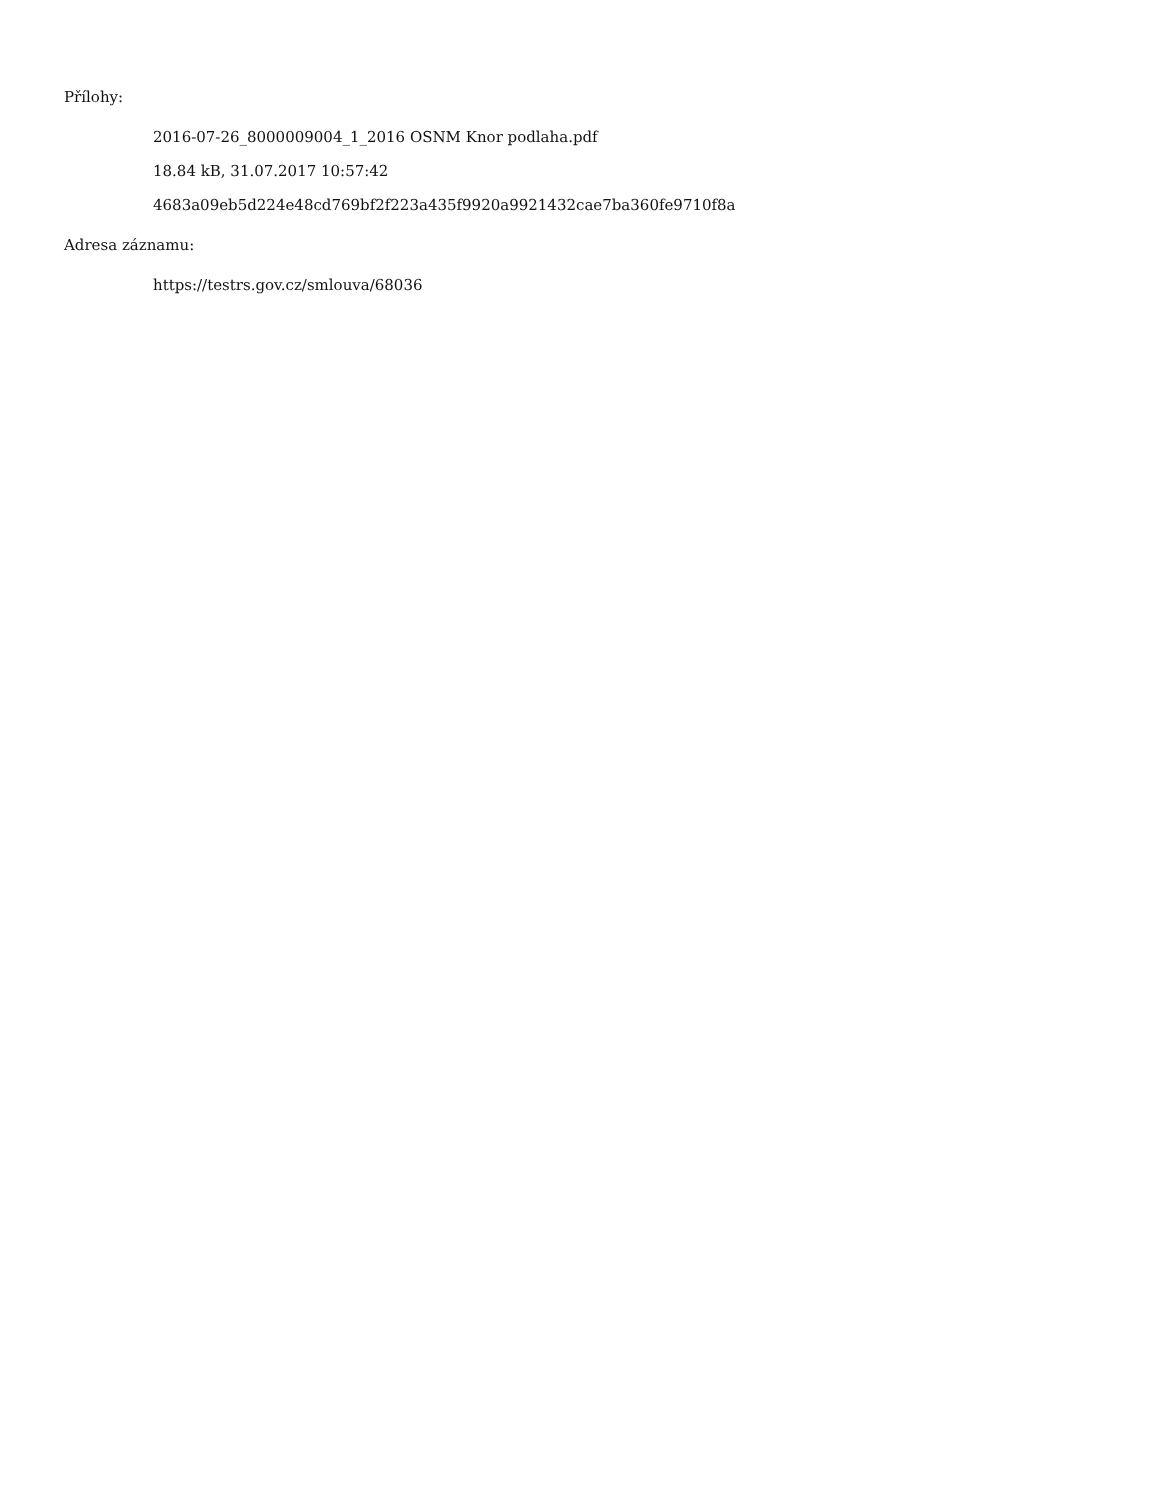Přílohy:
2016-07-26_8000009004_1_2016 OSNM Knor podlaha.pdf
18.84 kB, 31.07.2017 10:57:42
4683a09eb5d224e48cd769bf2f223a435f9920a9921432cae7ba360fe9710f8a
Adresa záznamu:
https://testrs.gov.cz/smlouva/68036